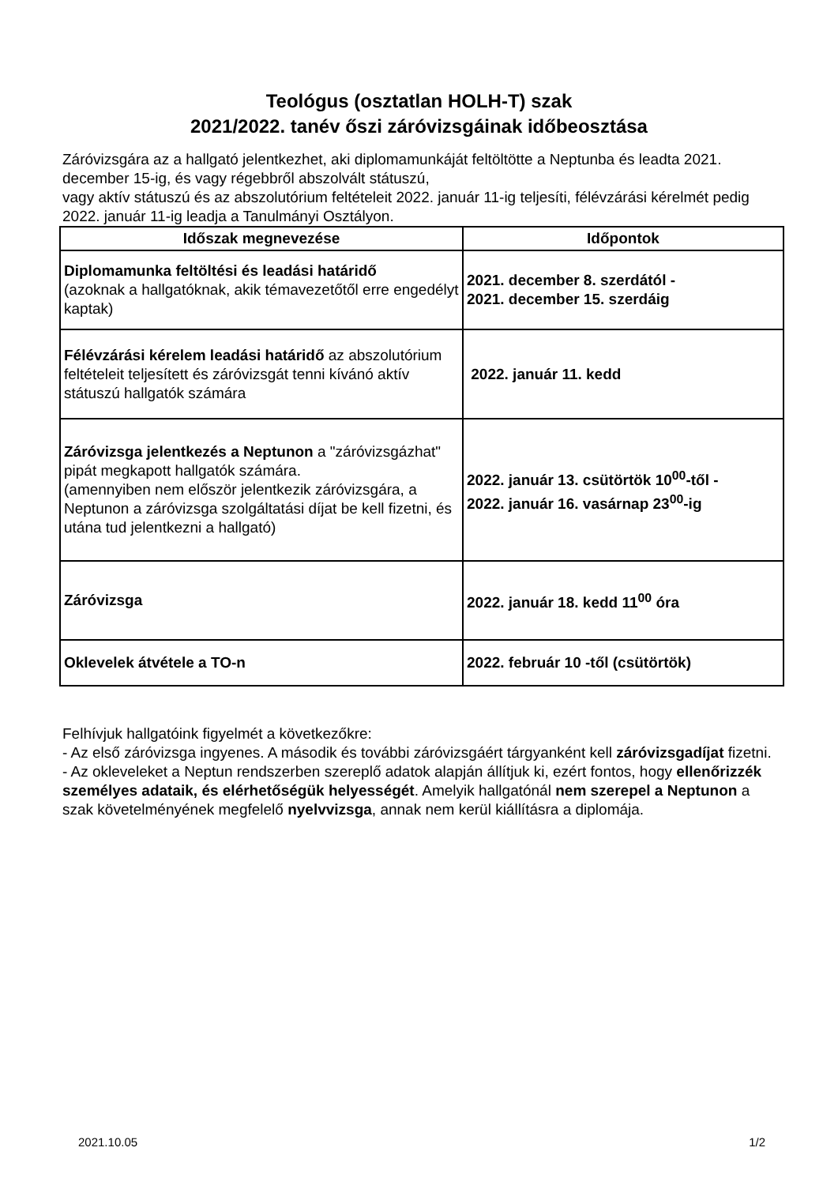Teológus (osztatlan HOLH-T) szak
2021/2022. tanév őszi záróvizsgáinak időbeosztása
Záróvizsgára az a hallgató jelentkezhet, aki diplomamunkáját feltöltötte a Neptunba és leadta 2021. december 15-ig, és vagy régebbről abszolvált státuszú,
vagy aktív státuszú és az abszolutórium feltételeit 2022. január 11-ig teljesíti, félévzárási kérelmét pedig 2022. január 11-ig leadja a Tanulmányi Osztályon.
| Időszak megnevezése | Időpontok |
| --- | --- |
| Diplomamunka feltöltési és leadási határidő (azoknak a hallgatóknak, akik témavezetőtől erre engedélyt kaptak) | 2021. december 8. szerdától - 2021. december 15. szerdáig |
| Félévzárási kérelem leadási határidő az abszolutórium feltételeit teljesített és záróvizsgát tenni kívánó aktív státuszú hallgatók számára | 2022. január 11. kedd |
| Záróvizsga jelentkezés a Neptunon a "záróvizsgázhat" pipát megkapott hallgatók számára. (amennyiben nem először jelentkezik záróvizsgára, a Neptunon a záróvizsga szolgáltatási díjat be kell fizetni, és utána tud jelentkezni a hallgató) | 2022. január 13. csütörtök 10<sup>00</sup>-től - 2022. január 16. vasárnap 23<sup>00</sup>-ig |
| Záróvizsga | 2022. január 18. kedd 11<sup>00</sup> óra |
| Oklevelek átvétele a TO-n | 2022. február 10 -től (csütörtök) |
Felhívjuk hallgatóink figyelmét a következőkre:
- Az első záróvizsga ingyenes. A második és további záróvizsgáért tárgyanként kell záróvizsgadíjat fizetni.
- Az okleveleket a Neptun rendszerben szereplő adatok alapján állítjuk ki, ezért fontos, hogy ellenőrizzék személyes adataik, és elérhetőségük helyességét. Amelyik hallgatónál nem szerepel a Neptunon a szak követelményének megfelelő nyelvvizsga, annak nem kerül kiállításra a diplomája.
2021.10.05 1/2